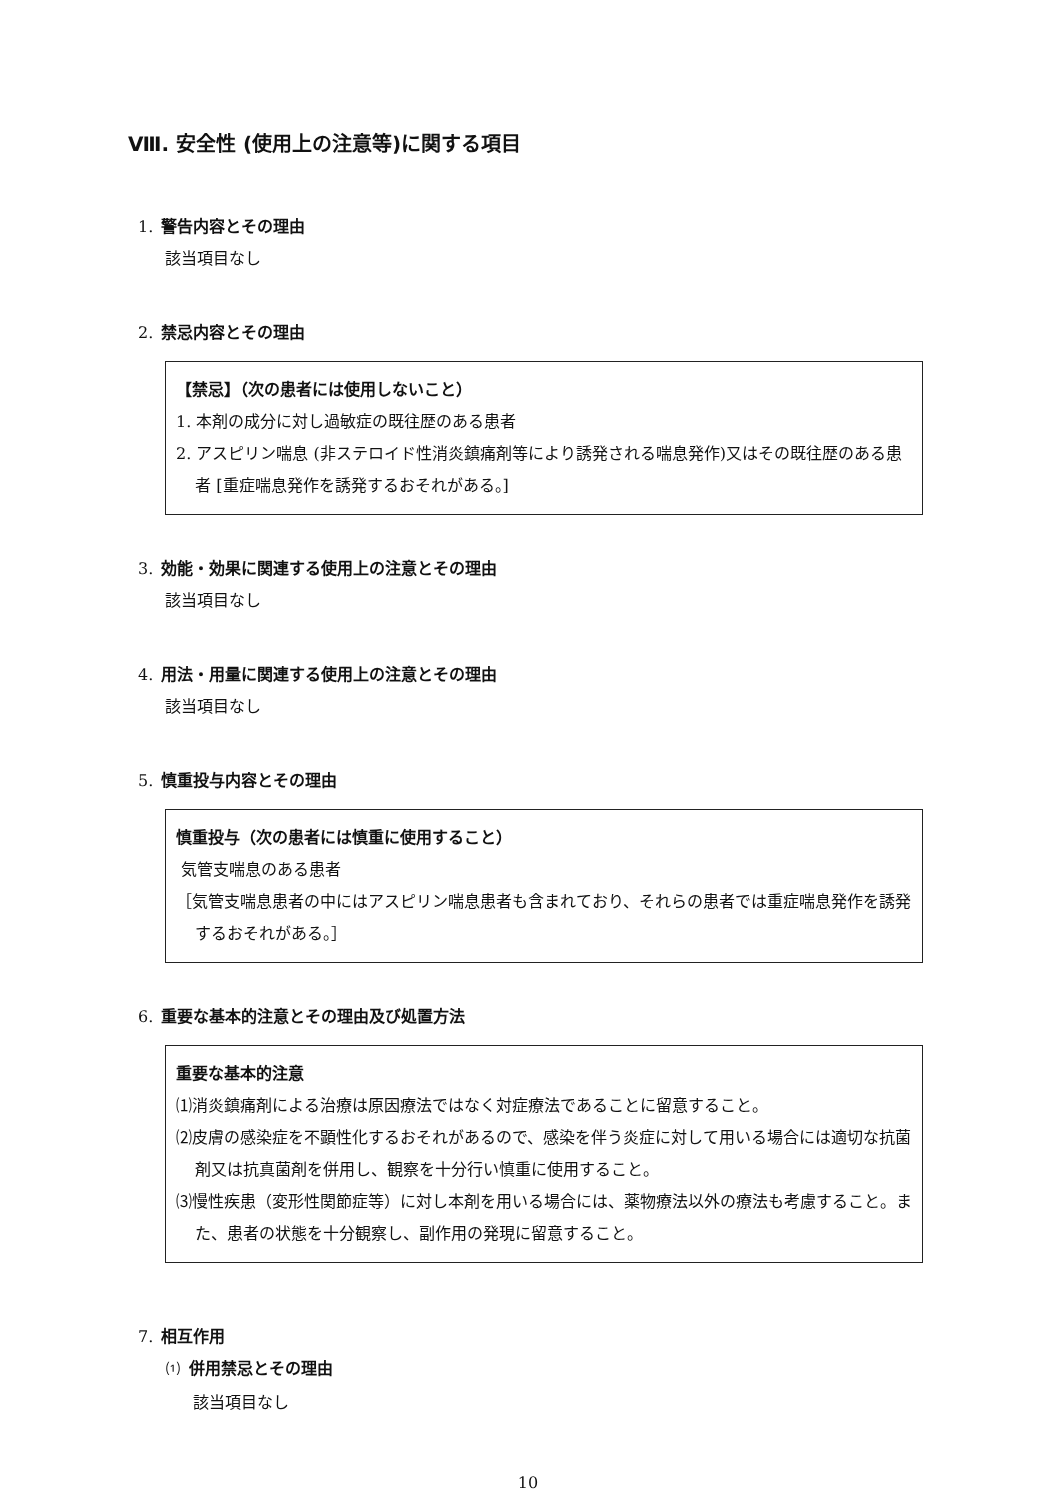Ⅷ. 安全性 (使用上の注意等)に関する項目
1. 警告内容とその理由
該当項目なし
2. 禁忌内容とその理由
【禁忌】（次の患者には使用しないこと）
1. 本剤の成分に対し過敏症の既往歴のある患者
2. アスピリン喘息 (非ステロイド性消炎鎮痛剤等により誘発される喘息発作)又はその既往歴のある患者 [重症喘息発作を誘発するおそれがある。]
3. 効能・効果に関連する使用上の注意とその理由
該当項目なし
4. 用法・用量に関連する使用上の注意とその理由
該当項目なし
5. 慎重投与内容とその理由
慎重投与（次の患者には慎重に使用すること）
気管支喘息のある患者
［気管支喘息患者の中にはアスピリン喘息患者も含まれており、それらの患者では重症喘息発作を誘発するおそれがある。］
6. 重要な基本的注意とその理由及び処置方法
重要な基本的注意
⑴消炎鎮痛剤による治療は原因療法ではなく対症療法であることに留意すること。
⑵皮膚の感染症を不顕性化するおそれがあるので、感染を伴う炎症に対して用いる場合には適切な抗菌剤又は抗真菌剤を併用し、観察を十分行い慎重に使用すること。
⑶慢性疾患（変形性関節症等）に対し本剤を用いる場合には、薬物療法以外の療法も考慮すること。また、患者の状態を十分観察し、副作用の発現に留意すること。
7. 相互作用
⑴ 併用禁忌とその理由
該当項目なし
10